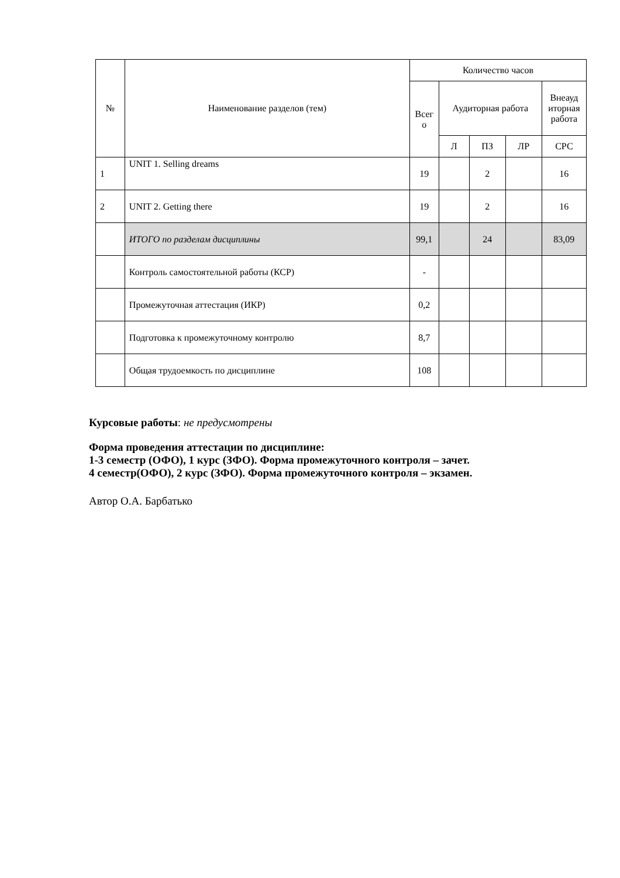| № | Наименование разделов (тем) | Количество часов | | | | |
| --- | --- | --- | --- | --- | --- | --- |
| | | Всег о | Аудиторная работа | | | Внеауд иторная работа |
| | | | Л | ПЗ | ЛР | СРС |
| 1 | UNIT 1. Selling dreams | 19 | | 2 | | 16 |
| 2 | UNIT 2. Getting there | 19 | | 2 | | 16 |
| | ИТОГО по разделам дисциплины | 99,1 | | 24 | | 83,09 |
| | Контроль самостоятельной работы (КСР) | - | | | | |
| | Промежуточная аттестация (ИКР) | 0,2 | | | | |
| | Подготовка к промежуточному контролю | 8,7 | | | | |
| | Общая трудоемкость по дисциплине | 108 | | | | |
Курсовые работы: не предусмотрены
Форма проведения аттестации по дисциплине:
1-3 семестр (ОФО), 1 курс (ЗФО). Форма промежуточного контроля – зачет.
4 семестр(ОФО), 2 курс (ЗФО). Форма промежуточного контроля – экзамен.
Автор О.А. Барбатько